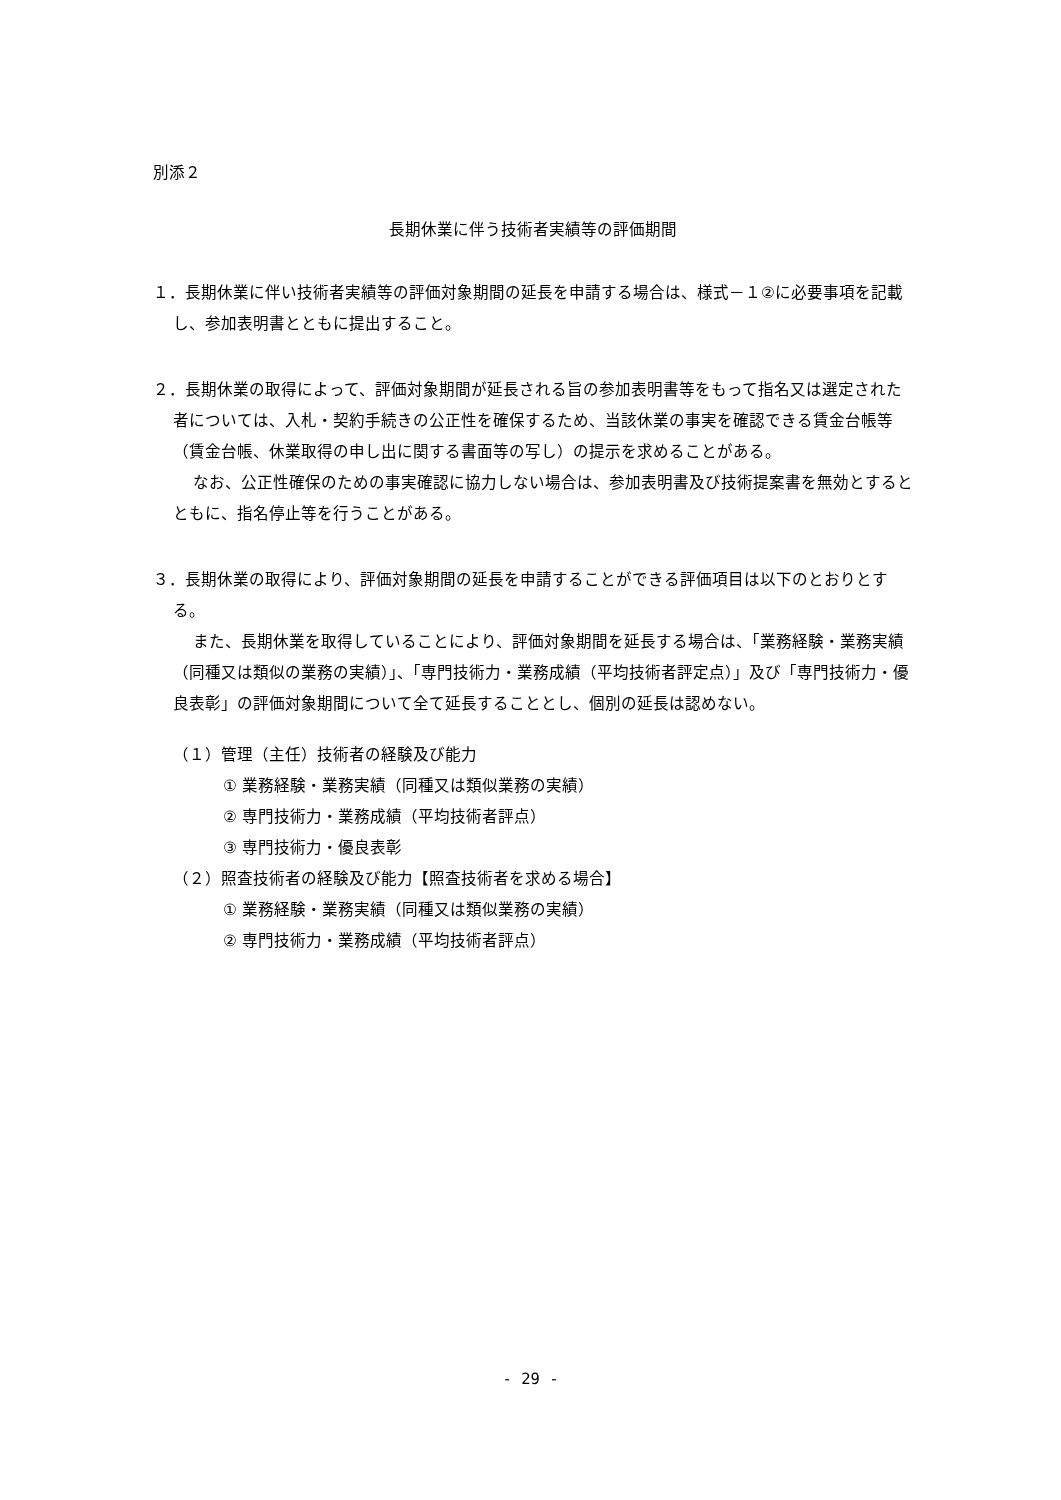別添２
長期休業に伴う技術者実績等の評価期間
１．長期休業に伴い技術者実績等の評価対象期間の延長を申請する場合は、様式－１②に必要事項を記載し、参加表明書とともに提出すること。
２．長期休業の取得によって、評価対象期間が延長される旨の参加表明書等をもって指名又は選定された者については、入札・契約手続きの公正性を確保するため、当該休業の事実を確認できる賃金台帳等（賃金台帳、休業取得の申し出に関する書面等の写し）の提示を求めることがある。
なお、公正性確保のための事実確認に協力しない場合は、参加表明書及び技術提案書を無効とするとともに、指名停止等を行うことがある。
３．長期休業の取得により、評価対象期間の延長を申請することができる評価項目は以下のとおりとする。
また、長期休業を取得していることにより、評価対象期間を延長する場合は、「業務経験・業務実績（同種又は類似の業務の実績）」、「専門技術力・業務成績（平均技術者評定点）」及び「専門技術力・優良表彰」の評価対象期間について全て延長することとし、個別の延長は認めない。
（１）管理（主任）技術者の経験及び能力
① 業務経験・業務実績（同種又は類似業務の実績）
② 専門技術力・業務成績（平均技術者評点）
③ 専門技術力・優良表彰
（２）照査技術者の経験及び能力【照査技術者を求める場合】
① 業務経験・業務実績（同種又は類似業務の実績）
② 専門技術力・業務成績（平均技術者評点）
- 29 -